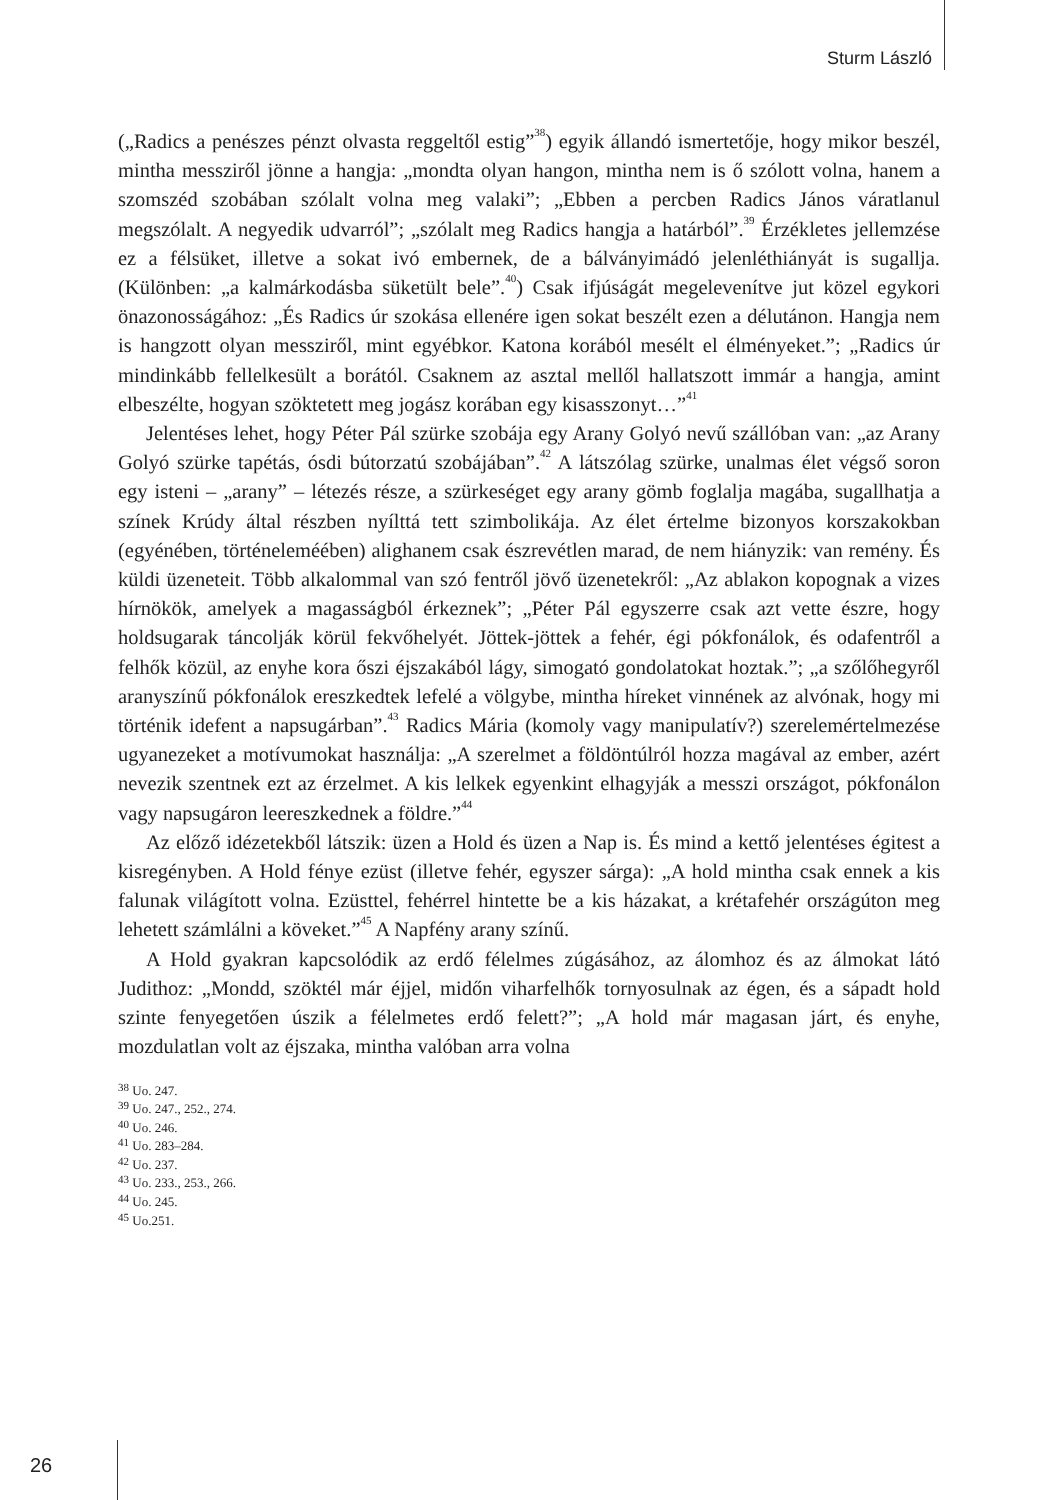Sturm László
(„Radics a penészes pénzt olvasta reggeltől estig”<sup>38</sup>) egyik állandó ismertetője, hogy mikor beszél, mintha messziről jönne a hangja: „mondta olyan hangon, mintha nem is ő szólott volna, hanem a szomszéd szobában szólalt volna meg valaki”; „Ebben a percben Radics János váratlanul megszólalt. A negyedik udvarról”; „szólalt meg Radics hangja a határból”.<sup>39</sup> Érzékletes jellemzése ez a félsüket, illetve a sokat ivó embernek, de a bálványimádó jelenléthiányát is sugallja. (Különben: „a kalmárkodásba süketült bele”.<sup>40</sup>) Csak ifjúságát megelevenítve jut közel egykori önazonosságához: „És Radics úr szokása ellenére igen sokat beszélt ezen a délutánon. Hangja nem is hangzott olyan messziről, mint egyébkor. Katona korából mesélt el élményeket.”; „Radics úr mindinkább fellelkesült a borától. Csaknem az asztal mellől hallatszott immár a hangja, amint elbeszélte, hogyan szöktetett meg jogász korában egy kisasszonyt…”<sup>41</sup>
Jelentéses lehet, hogy Péter Pál szürke szobája egy Arany Golyó nevű szállóban van: „az Arany Golyó szürke tapétás, ósdi bútorzatú szobájában”.<sup>42</sup> A látszólag szürke, unalmas élet végső soron egy isteni – „arany” – létezés része, a szürkeséget egy arany gömb foglalja magába, sugallhatja a színek Krúdy által részben nyílttá tett szimbolikája. Az élet értelme bizonyos korszakokban (egyénében, történeleméében) alighanem csak észrevétlen marad, de nem hiányzik: van remény. És küldi üzeneteit. Több alkalommal van szó fentről jövő üzenetekről: „Az ablakon kopognak a vizes hírnökök, amelyek a magasságból érkeznek”; „Péter Pál egyszerre csak azt vette észre, hogy holdsugarak táncolják körül fekvőhelyét. Jöttek-jöttek a fehér, égi pókfonálok, és odafentről a felhők közül, az enyhe kora őszi éjszakából lágy, simogató gondolatokat hoztak.”; „a szőlőhegyről aranyszínű pókfonálok ereszkedtek lefelé a völgybe, mintha híreket vinnének az alvónak, hogy mi történik idefent a napsugárban”.<sup>43</sup> Radics Mária (komoly vagy manipulatív?) szerelemértelmezése ugyanezeket a motívumokat használja: „A szerelmet a földöntúlról hozza magával az ember, azért nevezik szentnek ezt az érzelmet. A kis lelkek egyenkint elhagyják a messzi országot, pókfonálon vagy napsugáron leereszkednek a földre.”<sup>44</sup>
Az előző idézetekből látszik: üzen a Hold és üzen a Nap is. És mind a kettő jelentéses égitest a kisregényben. A Hold fénye ezüst (illetve fehér, egyszer sárga): „A hold mintha csak ennek a kis falunak világított volna. Ezüsttel, fehérrel hintette be a kis házakat, a krétafehér országúton meg lehetett számlálni a köveket.”<sup>45</sup> A Napfény arany színű.
A Hold gyakran kapcsolódik az erdő félelmes zúgásához, az álomhoz és az álmokat látó Judithoz: „Mondd, szöktél már éjjel, midőn viharfelhők tornyosulnak az égen, és a sápadt hold szinte fenyegetően úszik a félelmetes erdő felett?”; „A hold már magasan járt, és enyhe, mozdulatlan volt az éjszaka, mintha valóban arra volna
<sup>38</sup> Uo. 247.
<sup>39</sup> Uo. 247., 252., 274.
<sup>40</sup> Uo. 246.
<sup>41</sup> Uo. 283–284.
<sup>42</sup> Uo. 237.
<sup>43</sup> Uo. 233., 253., 266.
<sup>44</sup> Uo. 245.
<sup>45</sup> Uo.251.
26